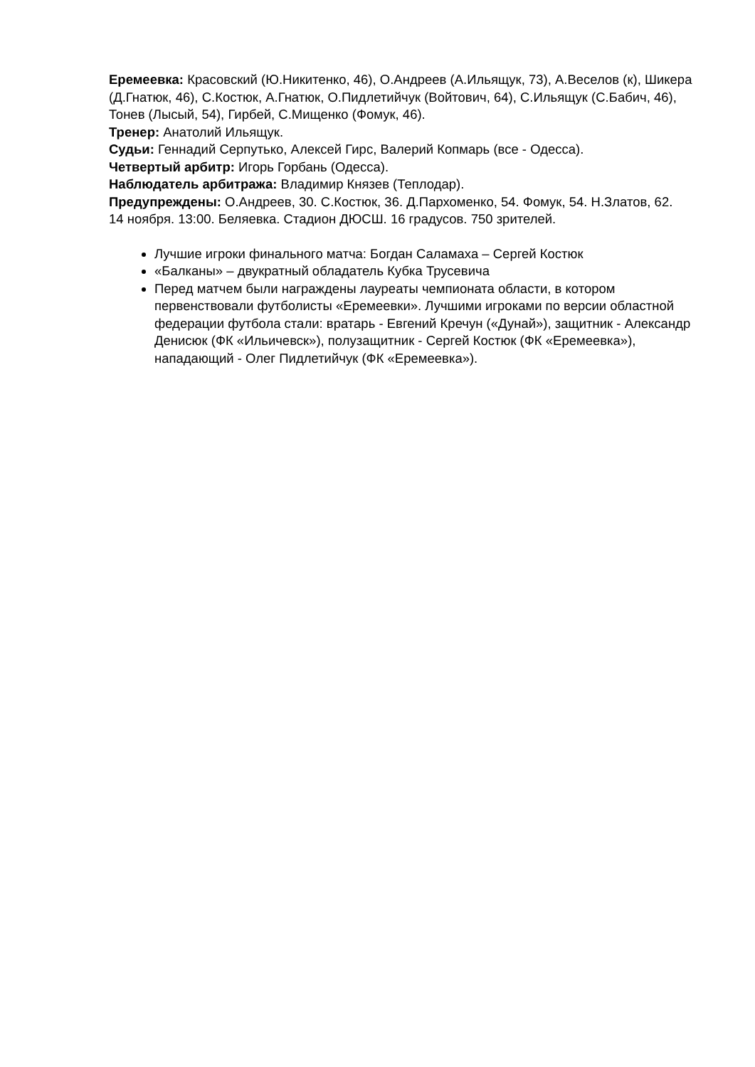Еремеевка: Красовский (Ю.Никитенко, 46), О.Андреев (А.Ильящук, 73), А.Веселов (к), Шикера (Д.Гнатюк, 46), С.Костюк, А.Гнатюк, О.Пидлетийчук (Войтович, 64), С.Ильящук (С.Бабич, 46), Тонев (Лысый, 54), Гирбей, С.Мищенко (Фомук, 46).
Тренер: Анатолий Ильящук.
Судьи: Геннадий Серпутько, Алексей Гирс, Валерий Копмарь (все - Одесса).
Четвертый арбитр: Игорь Горбань (Одесса).
Наблюдатель арбитража: Владимир Князев (Теплодар).
Предупреждены: О.Андреев, 30. С.Костюк, 36. Д.Пархоменко, 54. Фомук, 54. Н.Златов, 62.
14 ноября. 13:00. Беляевка. Стадион ДЮСШ. 16 градусов. 750 зрителей.
Лучшие игроки финального матча: Богдан Саламаха – Сергей Костюк
«Балканы» – двукратный обладатель Кубка Трусевича
Перед матчем были награждены лауреаты чемпионата области, в котором первенствовали футболисты «Еремеевки». Лучшими игроками по версии областной федерации футбола стали: вратарь - Евгений Кречун («Дунай»), защитник - Александр Денисюк (ФК «Ильичевск»), полузащитник - Сергей Костюк (ФК «Еремеевка»), нападающий - Олег Пидлетийчук (ФК «Еремеевка»).